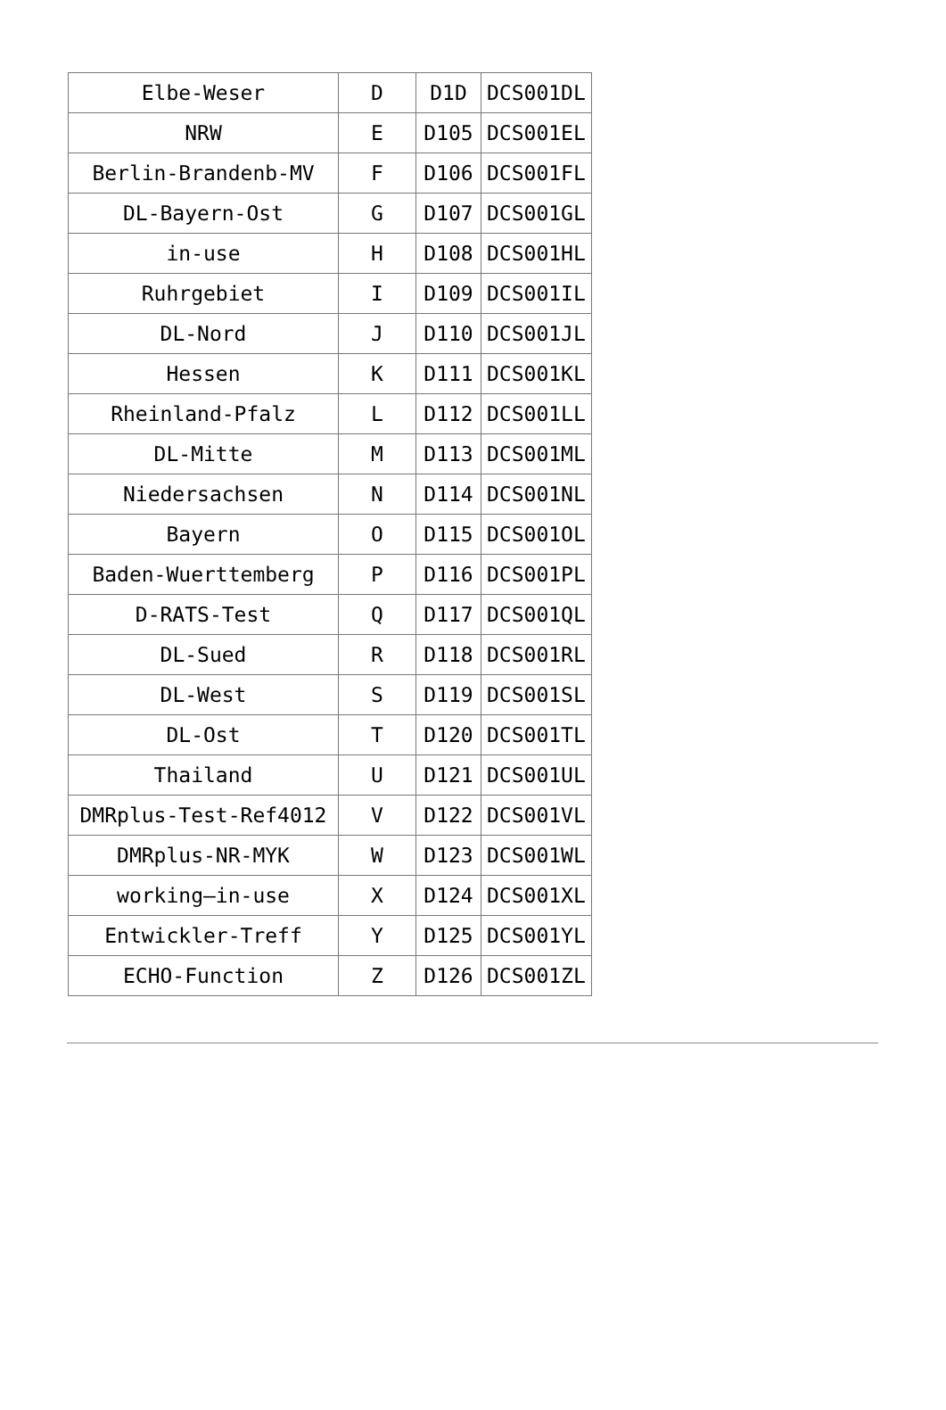| Elbe-Weser | D | D1D | DCS001DL |
| NRW | E | D105 | DCS001EL |
| Berlin-Brandenb-MV | F | D106 | DCS001FL |
| DL-Bayern-Ost | G | D107 | DCS001GL |
| in-use | H | D108 | DCS001HL |
| Ruhrgebiet | I | D109 | DCS001IL |
| DL-Nord | J | D110 | DCS001JL |
| Hessen | K | D111 | DCS001KL |
| Rheinland-Pfalz | L | D112 | DCS001LL |
| DL-Mitte | M | D113 | DCS001ML |
| Niedersachsen | N | D114 | DCS001NL |
| Bayern | O | D115 | DCS001OL |
| Baden-Wuerttemberg | P | D116 | DCS001PL |
| D-RATS-Test | Q | D117 | DCS001QL |
| DL-Sued | R | D118 | DCS001RL |
| DL-West | S | D119 | DCS001SL |
| DL-Ost | T | D120 | DCS001TL |
| Thailand | U | D121 | DCS001UL |
| DMRplus-Test-Ref4012 | V | D122 | DCS001VL |
| DMRplus-NR-MYK | W | D123 | DCS001WL |
| working–in-use | X | D124 | DCS001XL |
| Entwickler-Treff | Y | D125 | DCS001YL |
| ECHO-Function | Z | D126 | DCS001ZL |